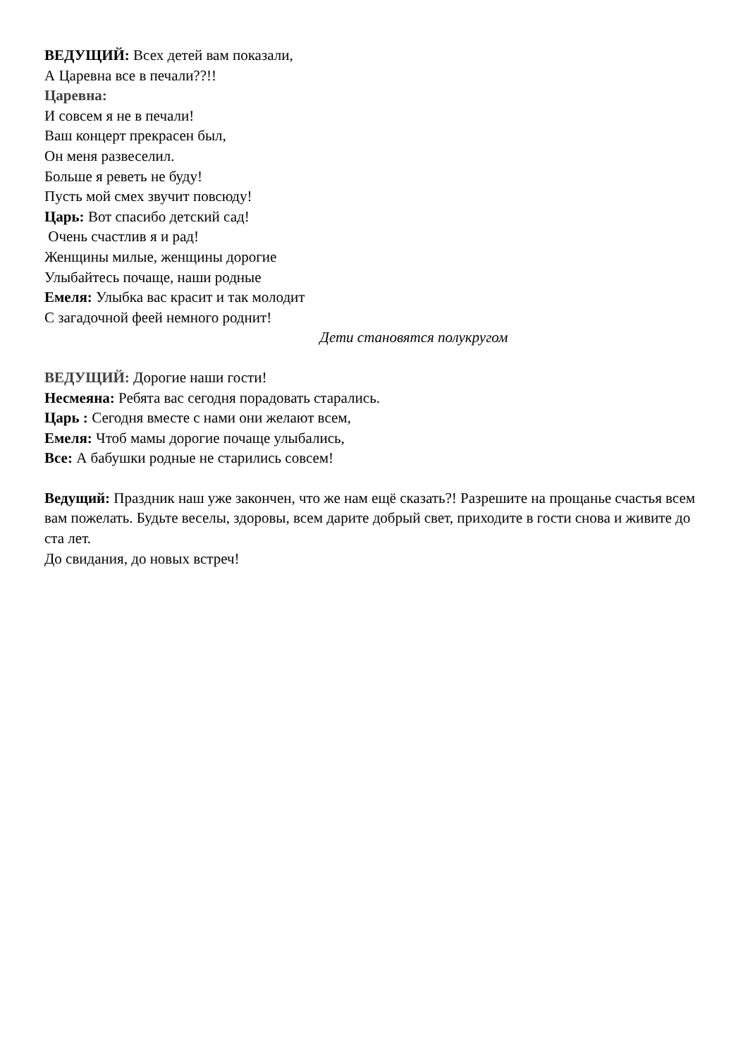ВЕДУЩИЙ: Всех детей вам показали,
А Царевна все в печали??!!
Царевна:
И совсем я не в печали!
Ваш концерт прекрасен был,
Он меня развеселил.
Больше я реветь не буду!
Пусть мой смех звучит повсюду!
Царь: Вот спасибо детский сад!
Очень счастлив я и рад!
Женщины милые, женщины дорогие
Улыбайтесь почаще, наши родные
Емеля: Улыбка вас красит и так молодит
С загадочной феей немного роднит!
Дети становятся полукругом
ВЕДУЩИЙ: Дорогие наши гости!
Несмеяна: Ребята вас сегодня порадовать старались.
Царь : Сегодня вместе с нами они желают всем,
Емеля: Чтоб мамы дорогие почаще улыбались,
Все: А бабушки родные не старились совсем!
Ведущий: Праздник наш уже закончен, что же нам ещё сказать?! Разрешите на прощанье счастья всем вам пожелать. Будьте веселы, здоровы, всем дарите добрый свет, приходите в гости снова и живите до ста лет.
До свидания, до новых встреч!